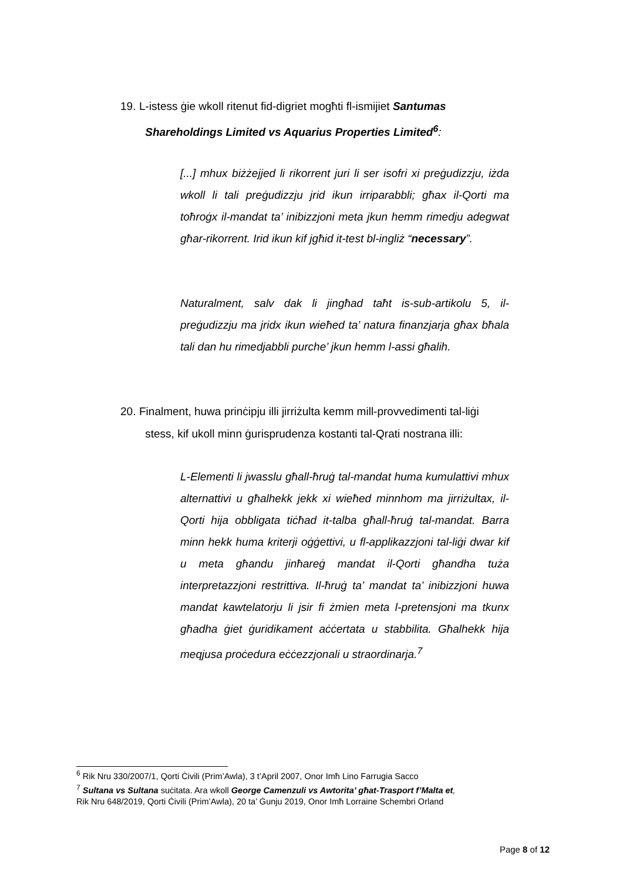19. L-istess ġie wkoll ritenut fid-digriet mogħti fl-ismijiet Santumas
Shareholdings Limited vs Aquarius Properties Limited<sup>6</sup>:
[...] mhux biżżejjed li rikorrent juri li ser isofri xi preġudizzju, iżda wkoll li tali preġudizzju jrid ikun irriparabbli; għax il-Qorti ma toħroġx il-mandat ta’ inibizzjoni meta jkun hemm rimedju adegwat għar-rikorrent. Irid ikun kif jgħid it-test bl-ingliż “necessary”.
Naturalment, salv dak li jingħad taħt is-sub-artikolu 5, il-preġudizzju ma jridx ikun wieħed ta’ natura finanzjarja għax bħala tali dan hu rimedjabbli purche’ jkun hemm l-assi għalih.
20. Finalment, huwa prinċipju illi jirriżulta kemm mill-provvedimenti tal-liġi
stess, kif ukoll minn ġurisprudenza kostanti tal-Qrati nostrana illi:
L-Elementi li jwasslu għall-ħruġ tal-mandat huma kumulattivi mhux alternattivi u għalhekk jekk xi wieħed minnhom ma jirriżultax, il-Qorti hija obbligata tiċħad it-talba għall-ħruġ tal-mandat. Barra minn hekk huma kriterji oġġettivi, u fl-applikazzjoni tal-liġi dwar kif u meta għandu jinħareġ mandat il-Qorti għandha tuża interpretazzjoni restrittiva. Il-ħruġ ta’ mandat ta’ inibizzjoni huwa mandat kawtelatorju li jsir fi żmien meta l-pretensjoni ma tkunx għadha ġiet ġuridikament aċċertata u stabbilita. Għalhekk hija meqjusa proċedura eċċezzjonali u straordinarja.<sup>7</sup>
<sup>6</sup> Rik Nru 330/2007/1, Qorti Ċivili (Prim’Awla), 3 t’April 2007, Onor Imħ Lino Farrugia Sacco
<sup>7</sup> Sultana vs Sultana suċitata. Ara wkoll George Camenzuli vs Awtorita’ għat-Trasport f’Malta et,
Rik Nru 648/2019, Qorti Ċivili (Prim’Awla), 20 ta’ Ġunju 2019, Onor Imħ Lorraine Schembri Orland
Page 8 of 12